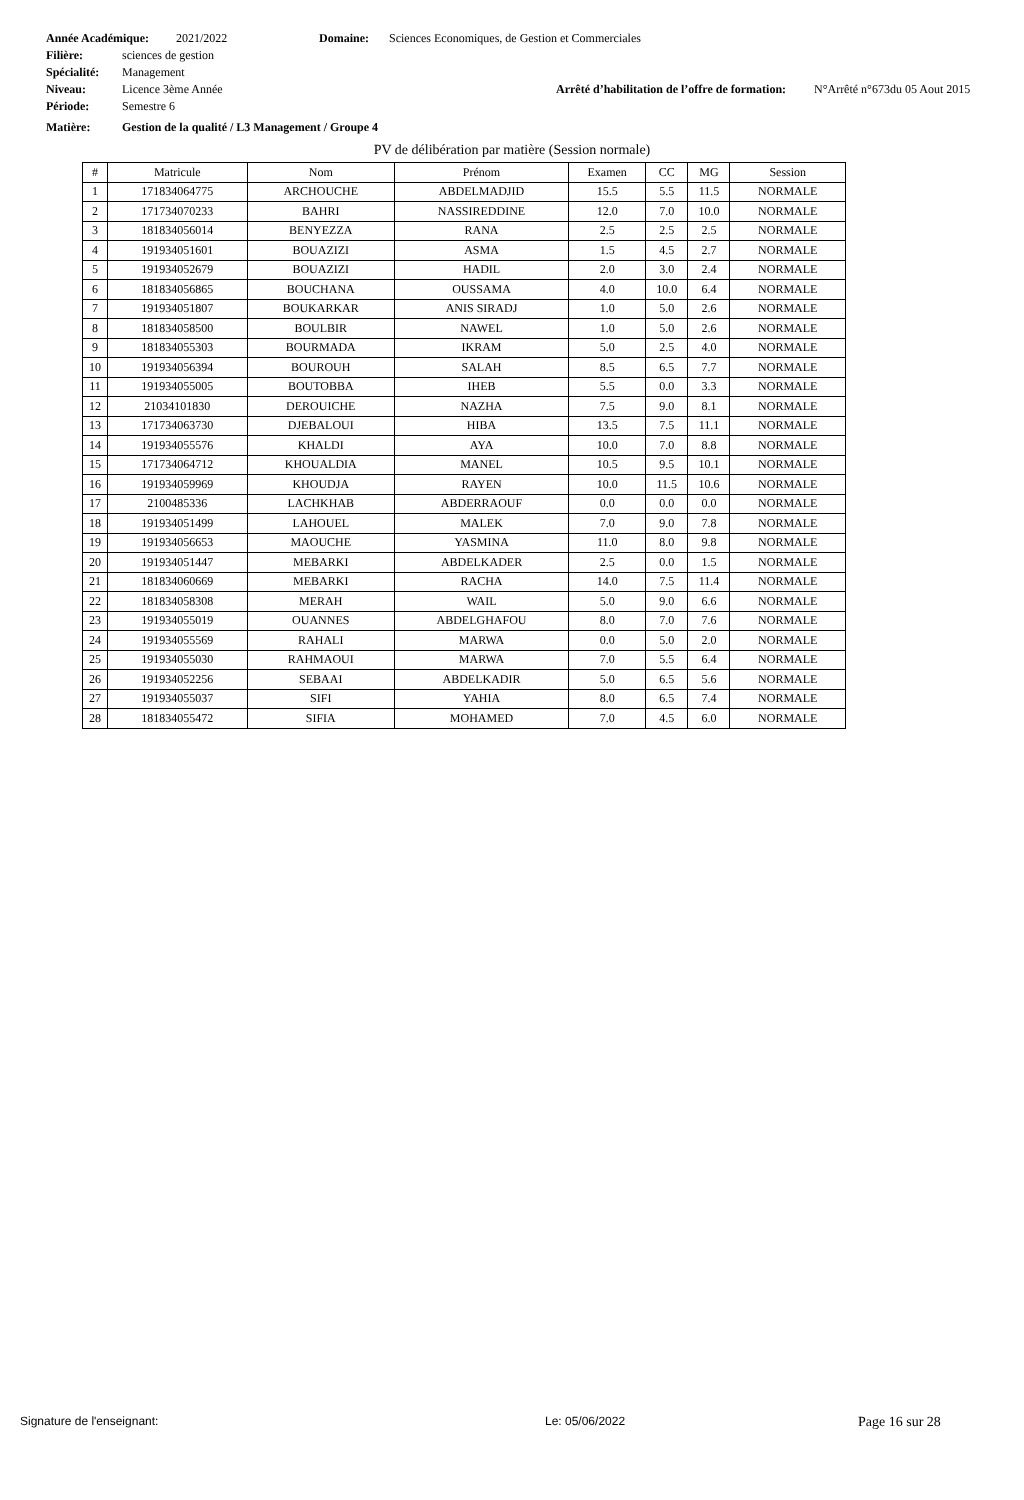Année Académique: 2021/2022 Domaine: Sciences Economiques, de Gestion et Commerciales
Filière: sciences de gestion
Spécialité: Management
Niveau: Licence 3ème Année Arrêté d’habilitation de l’offre de formation: N°Arrêté n°673du 05 Aout 2015
Période: Semestre 6
Matière: Gestion de la qualité / L3 Management / Groupe 4
PV de délibération par matière (Session normale)
| # | Matricule | Nom | Prénom | Examen | CC | MG | Session |
| --- | --- | --- | --- | --- | --- | --- | --- |
| 1 | 171834064775 | ARCHOUCHE | ABDELMADJID | 15.5 | 5.5 | 11.5 | NORMALE |
| 2 | 171734070233 | BAHRI | NASSIREDDINE | 12.0 | 7.0 | 10.0 | NORMALE |
| 3 | 181834056014 | BENYEZZA | RANA | 2.5 | 2.5 | 2.5 | NORMALE |
| 4 | 191934051601 | BOUAZIZI | ASMA | 1.5 | 4.5 | 2.7 | NORMALE |
| 5 | 191934052679 | BOUAZIZI | HADIL | 2.0 | 3.0 | 2.4 | NORMALE |
| 6 | 181834056865 | BOUCHANA | OUSSAMA | 4.0 | 10.0 | 6.4 | NORMALE |
| 7 | 191934051807 | BOUKARKAR | ANIS SIRADJ | 1.0 | 5.0 | 2.6 | NORMALE |
| 8 | 181834058500 | BOULBIR | NAWEL | 1.0 | 5.0 | 2.6 | NORMALE |
| 9 | 181834055303 | BOURMADA | IKRAM | 5.0 | 2.5 | 4.0 | NORMALE |
| 10 | 191934056394 | BOUROUH | SALAH | 8.5 | 6.5 | 7.7 | NORMALE |
| 11 | 191934055005 | BOUTOBBA | IHEB | 5.5 | 0.0 | 3.3 | NORMALE |
| 12 | 21034101830 | DEROUICHE | NAZHA | 7.5 | 9.0 | 8.1 | NORMALE |
| 13 | 171734063730 | DJEBALOUI | HIBA | 13.5 | 7.5 | 11.1 | NORMALE |
| 14 | 191934055576 | KHALDI | AYA | 10.0 | 7.0 | 8.8 | NORMALE |
| 15 | 171734064712 | KHOUALDIA | MANEL | 10.5 | 9.5 | 10.1 | NORMALE |
| 16 | 191934059969 | KHOUDJA | RAYEN | 10.0 | 11.5 | 10.6 | NORMALE |
| 17 | 2100485336 | LACHKHAB | ABDERRAOUF | 0.0 | 0.0 | 0.0 | NORMALE |
| 18 | 191934051499 | LAHOUEL | MALEK | 7.0 | 9.0 | 7.8 | NORMALE |
| 19 | 191934056653 | MAOUCHE | YASMINA | 11.0 | 8.0 | 9.8 | NORMALE |
| 20 | 191934051447 | MEBARKI | ABDELKADER | 2.5 | 0.0 | 1.5 | NORMALE |
| 21 | 181834060669 | MEBARKI | RACHA | 14.0 | 7.5 | 11.4 | NORMALE |
| 22 | 181834058308 | MERAH | WAIL | 5.0 | 9.0 | 6.6 | NORMALE |
| 23 | 191934055019 | OUANNES | ABDELGHAFOU | 8.0 | 7.0 | 7.6 | NORMALE |
| 24 | 191934055569 | RAHALI | MARWA | 0.0 | 5.0 | 2.0 | NORMALE |
| 25 | 191934055030 | RAHMAOUI | MARWA | 7.0 | 5.5 | 6.4 | NORMALE |
| 26 | 191934052256 | SEBAAI | ABDELKADIR | 5.0 | 6.5 | 5.6 | NORMALE |
| 27 | 191934055037 | SIFI | YAHIA | 8.0 | 6.5 | 7.4 | NORMALE |
| 28 | 181834055472 | SIFIA | MOHAMED | 7.0 | 4.5 | 6.0 | NORMALE |
Signature de l'enseignant: Le: 05/06/2022 Page 16 sur 28